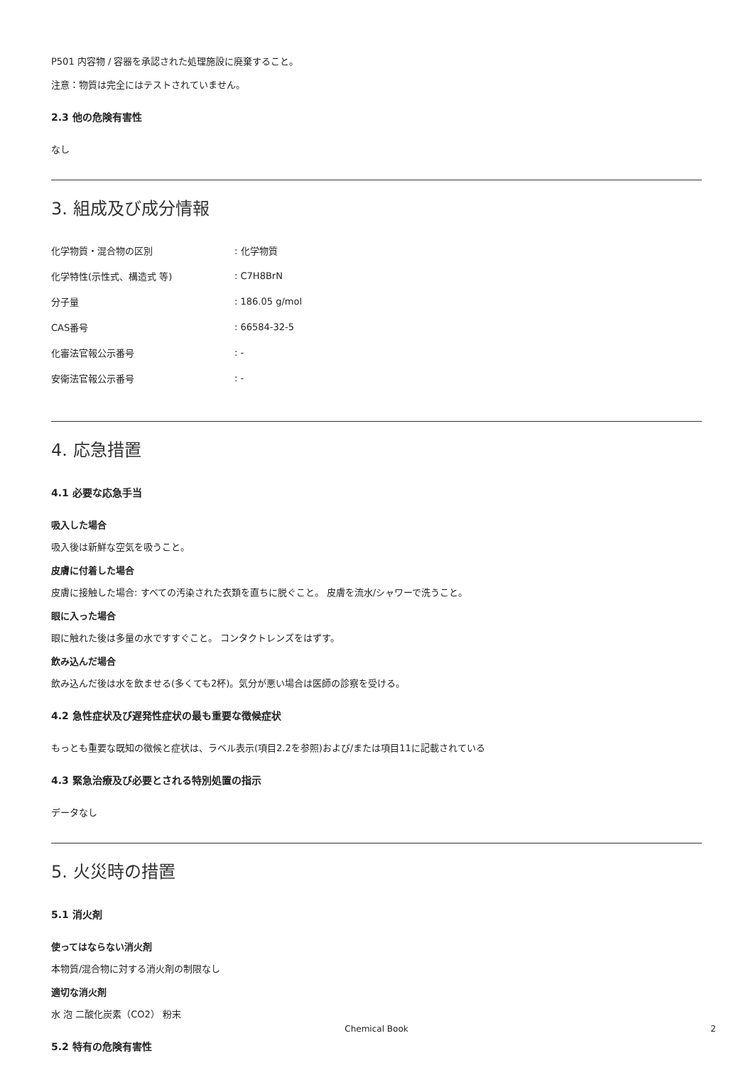P501 内容物 / 容器を承認された処理施設に廃棄すること。
注意：物質は完全にはテストされていません。
2.3 他の危険有害性
なし
3. 組成及び成分情報
| 化学物質・混合物の区別 | : 化学物質 |
| 化学特性(示性式、構造式 等) | : C7H8BrN |
| 分子量 | : 186.05 g/mol |
| CAS番号 | : 66584-32-5 |
| 化審法官報公示番号 | : - |
| 安衛法官報公示番号 | : - |
4. 応急措置
4.1 必要な応急手当
吸入した場合
吸入後は新鮮な空気を吸うこと。
皮膚に付着した場合
皮膚に接触した場合: すべての汚染された衣類を直ちに脱ぐこと。 皮膚を流水/シャワーで洗うこと。
眼に入った場合
眼に触れた後は多量の水ですすぐこと。 コンタクトレンズをはずす。
飲み込んだ場合
飲み込んだ後は水を飲ませる(多くても2杯)。気分が悪い場合は医師の診察を受ける。
4.2 急性症状及び遅発性症状の最も重要な徴候症状
もっとも重要な既知の徴候と症状は、ラベル表示(項目2.2を参照)および/または項目11に記載されている
4.3 緊急治療及び必要とされる特別処置の指示
データなし
5. 火災時の措置
5.1 消火剤
使ってはならない消火剤
本物質/混合物に対する消火剤の制限なし
適切な消火剤
水 泡 二酸化炭素（CO2） 粉末
5.2 特有の危険有害性
Chemical Book 2